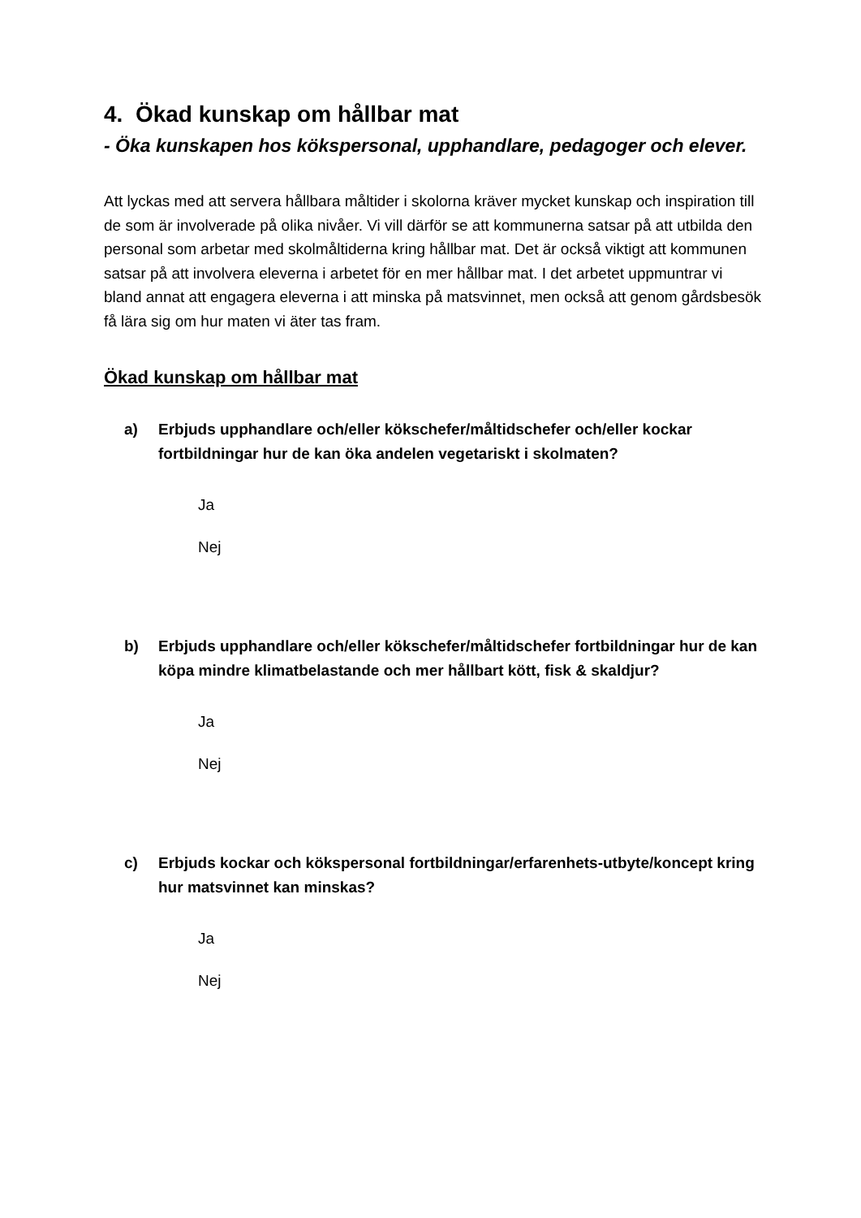4. Ökad kunskap om hållbar mat
- Öka kunskapen hos kökspersonal, upphandlare, pedagoger och elever.
Att lyckas med att servera hållbara måltider i skolorna kräver mycket kunskap och inspiration till de som är involverade på olika nivåer. Vi vill därför se att kommunerna satsar på att utbilda den personal som arbetar med skolmåltiderna kring hållbar mat. Det är också viktigt att kommunen satsar på att involvera eleverna i arbetet för en mer hållbar mat. I det arbetet uppmuntrar vi bland annat att engagera eleverna i att minska på matsvinnet, men också att genom gårdsbesök få lära sig om hur maten vi äter tas fram.
Ökad kunskap om hållbar mat
a) Erbjuds upphandlare och/eller kökschefer/måltidschefer och/eller kockar fortbildningar hur de kan öka andelen vegetariskt i skolmaten?
Ja
Nej
b) Erbjuds upphandlare och/eller kökschefer/måltidschefer fortbildningar hur de kan köpa mindre klimatbelastande och mer hållbart kött, fisk & skaldjur?
Ja
Nej
c) Erbjuds kockar och kökspersonal fortbildningar/erfarenhets-utbyte/koncept kring hur matsvinnet kan minskas?
Ja
Nej